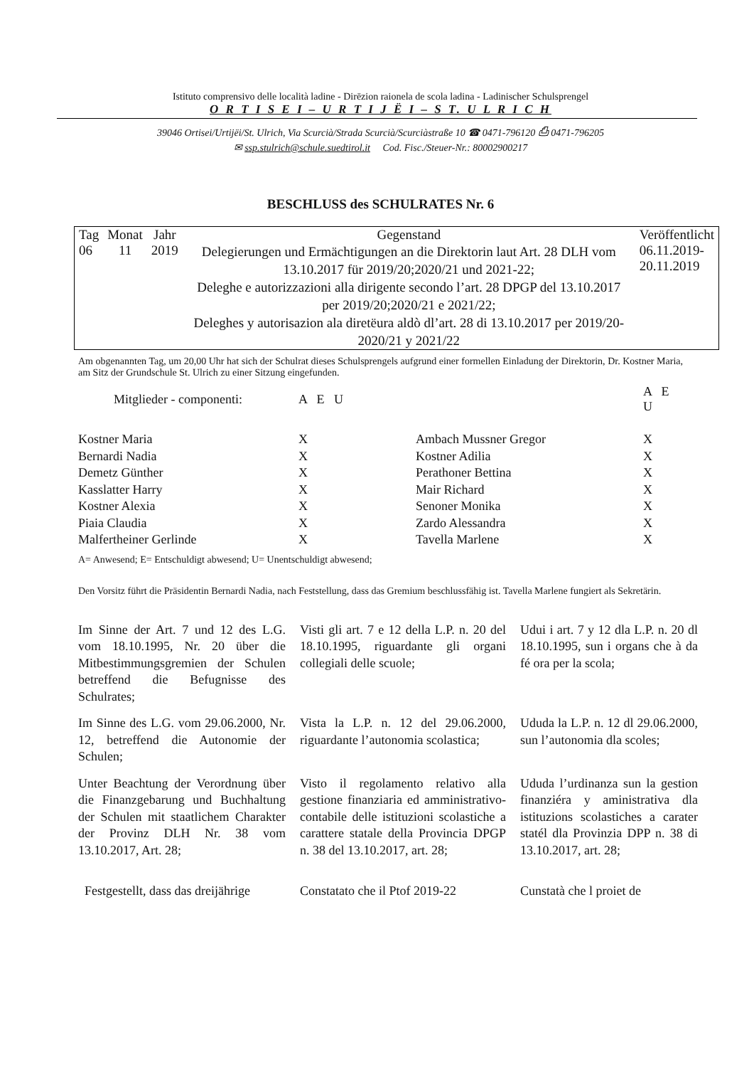Istituto comprensivo delle località ladine - Dirēzion raionela de scola ladina - Ladinischer Schulsprengel
O R T I S E I – U R T I J Ë I – S T. U L R I C H
39046 Ortisei/Urtijëi/St. Ulrich, Via Scurcià/Strada Scurcià/Scurciàstraße 10 ☎ 0471-796120 ⎙ 0471-796205
✉ ssp.stulrich@schule.suedtirol.it Cod. Fisc./Steuer-Nr.: 80002900217
BESCHLUSS des SCHULRATES Nr. 6
| Tag | Monat | Jahr | Gegenstand | Veröffentlicht |
| --- | --- | --- | --- | --- |
| 06 | 11 | 2019 | Delegierungen und Ermächtigungen an die Direktorin laut Art. 28 DLH vom 13.10.2017 für 2019/20;2020/21 und 2021-22; Deleghe e autorizzazioni alla dirigente secondo l’art. 28 DPGP del 13.10.2017 per 2019/20;2020/21 e 2021/22; Deleghes y autorisazion ala diretëura aldò dl’art. 28 di 13.10.2017 per 2019/20-2020/21 y 2021/22 | 06.11.2019- 20.11.2019 |
Am obgenannten Tag, um 20,00 Uhr hat sich der Schulrat dieses Schulsprengels aufgrund einer formellen Einladung der Direktorin, Dr. Kostner Maria, am Sitz der Grundschule St. Ulrich zu einer Sitzung eingefunden.
| Mitglieder - componenti: | A E U | | A E U |
| --- | --- | --- | --- |
| Kostner Maria | X | Ambach Mussner Gregor | X |
| Bernardi Nadia | X | Kostner Adilia | X |
| Demetz Günther | X | Perathoner Bettina | X |
| Kasslatter Harry | X | Mair Richard | X |
| Kostner Alexia | X | Senoner Monika | X |
| Piaia Claudia | X | Zardo Alessandra | X |
| Malfertheiner Gerlinde | X | Tavella Marlene | X |
A= Anwesend; E= Entschuldigt abwesend; U= Unentschuldigt abwesend;
Den Vorsitz führt die Präsidentin Bernardi Nadia, nach Feststellung, dass das Gremium beschlussfähig ist. Tavella Marlene fungiert als Sekretärin.
Im Sinne der Art. 7 und 12 des L.G. vom 18.10.1995, Nr. 20 über die Mitbestimmungsgremien der Schulen betreffend die Befugnisse des Schulrates;
Visti gli art. 7 e 12 della L.P. n. 20 del 18.10.1995, riguardante gli organi collegiali delle scuole;
Udui i art. 7 y 12 dla L.P. n. 20 dl 18.10.1995, sun i organs che à da fé ora per la scola;
Im Sinne des L.G. vom 29.06.2000, Nr. 12, betreffend die Autonomie der Schulen;
Vista la L.P. n. 12 del 29.06.2000, riguardante l’autonomia scolastica;
Ududa la L.P. n. 12 dl 29.06.2000, sun l’autonomia dla scoles;
Unter Beachtung der Verordnung über die Finanzgebarung und Buchhaltung der Schulen mit staatlichem Charakter der Provinz DLH Nr. 38 vom 13.10.2017, Art. 28;
Visto il regolamento relativo alla gestione finanziaria ed amministrativo-contabile delle istituzioni scolastiche a carattere statale della Provincia DPGP n. 38 del 13.10.2017, art. 28;
Ududa l’urdinanza sun la gestion finanziéra y aministrativa dla istituzions scolastiches a carater statél dla Provinzia DPP n. 38 di 13.10.2017, art. 28;
Festgestellt, dass das dreijährige
Constatato che il Ptof 2019-22
Cunstatà che l proiet de